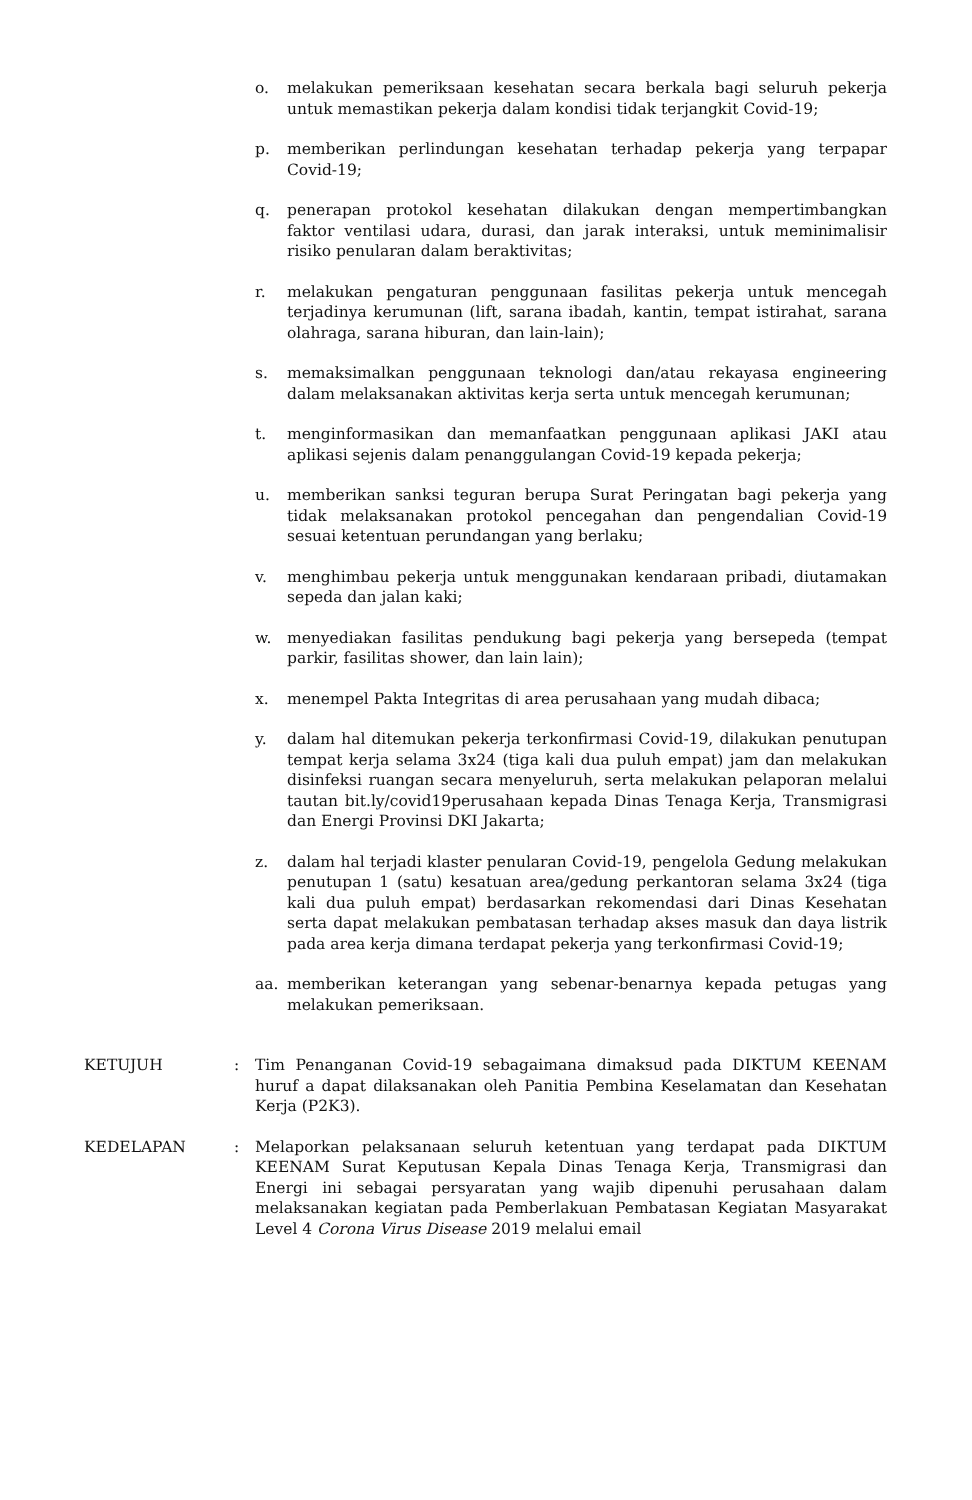o. melakukan pemeriksaan kesehatan secara berkala bagi seluruh pekerja untuk memastikan pekerja dalam kondisi tidak terjangkit Covid-19;
p. memberikan perlindungan kesehatan terhadap pekerja yang terpapar Covid-19;
q. penerapan protokol kesehatan dilakukan dengan mempertimbangkan faktor ventilasi udara, durasi, dan jarak interaksi, untuk meminimalisir risiko penularan dalam beraktivitas;
r. melakukan pengaturan penggunaan fasilitas pekerja untuk mencegah terjadinya kerumunan (lift, sarana ibadah, kantin, tempat istirahat, sarana olahraga, sarana hiburan, dan lain-lain);
s. memaksimalkan penggunaan teknologi dan/atau rekayasa engineering dalam melaksanakan aktivitas kerja serta untuk mencegah kerumunan;
t. menginformasikan dan memanfaatkan penggunaan aplikasi JAKI atau aplikasi sejenis dalam penanggulangan Covid-19 kepada pekerja;
u. memberikan sanksi teguran berupa Surat Peringatan bagi pekerja yang tidak melaksanakan protokol pencegahan dan pengendalian Covid-19 sesuai ketentuan perundangan yang berlaku;
v. menghimbau pekerja untuk menggunakan kendaraan pribadi, diutamakan sepeda dan jalan kaki;
w. menyediakan fasilitas pendukung bagi pekerja yang bersepeda (tempat parkir, fasilitas shower, dan lain lain);
x. menempel Pakta Integritas di area perusahaan yang mudah dibaca;
y. dalam hal ditemukan pekerja terkonfirmasi Covid-19, dilakukan penutupan tempat kerja selama 3x24 (tiga kali dua puluh empat) jam dan melakukan disinfeksi ruangan secara menyeluruh, serta melakukan pelaporan melalui tautan bit.ly/covid19perusahaan kepada Dinas Tenaga Kerja, Transmigrasi dan Energi Provinsi DKI Jakarta;
z. dalam hal terjadi klaster penularan Covid-19, pengelola Gedung melakukan penutupan 1 (satu) kesatuan area/gedung perkantoran selama 3x24 (tiga kali dua puluh empat) berdasarkan rekomendasi dari Dinas Kesehatan serta dapat melakukan pembatasan terhadap akses masuk dan daya listrik pada area kerja dimana terdapat pekerja yang terkonfirmasi Covid-19;
aa. memberikan keterangan yang sebenar-benarnya kepada petugas yang melakukan pemeriksaan.
KETUJUH : Tim Penanganan Covid-19 sebagaimana dimaksud pada DIKTUM KEENAM huruf a dapat dilaksanakan oleh Panitia Pembina Keselamatan dan Kesehatan Kerja (P2K3).
KEDELAPAN : Melaporkan pelaksanaan seluruh ketentuan yang terdapat pada DIKTUM KEENAM Surat Keputusan Kepala Dinas Tenaga Kerja, Transmigrasi dan Energi ini sebagai persyaratan yang wajib dipenuhi perusahaan dalam melaksanakan kegiatan pada Pemberlakuan Pembatasan Kegiatan Masyarakat Level 4 Corona Virus Disease 2019 melalui email